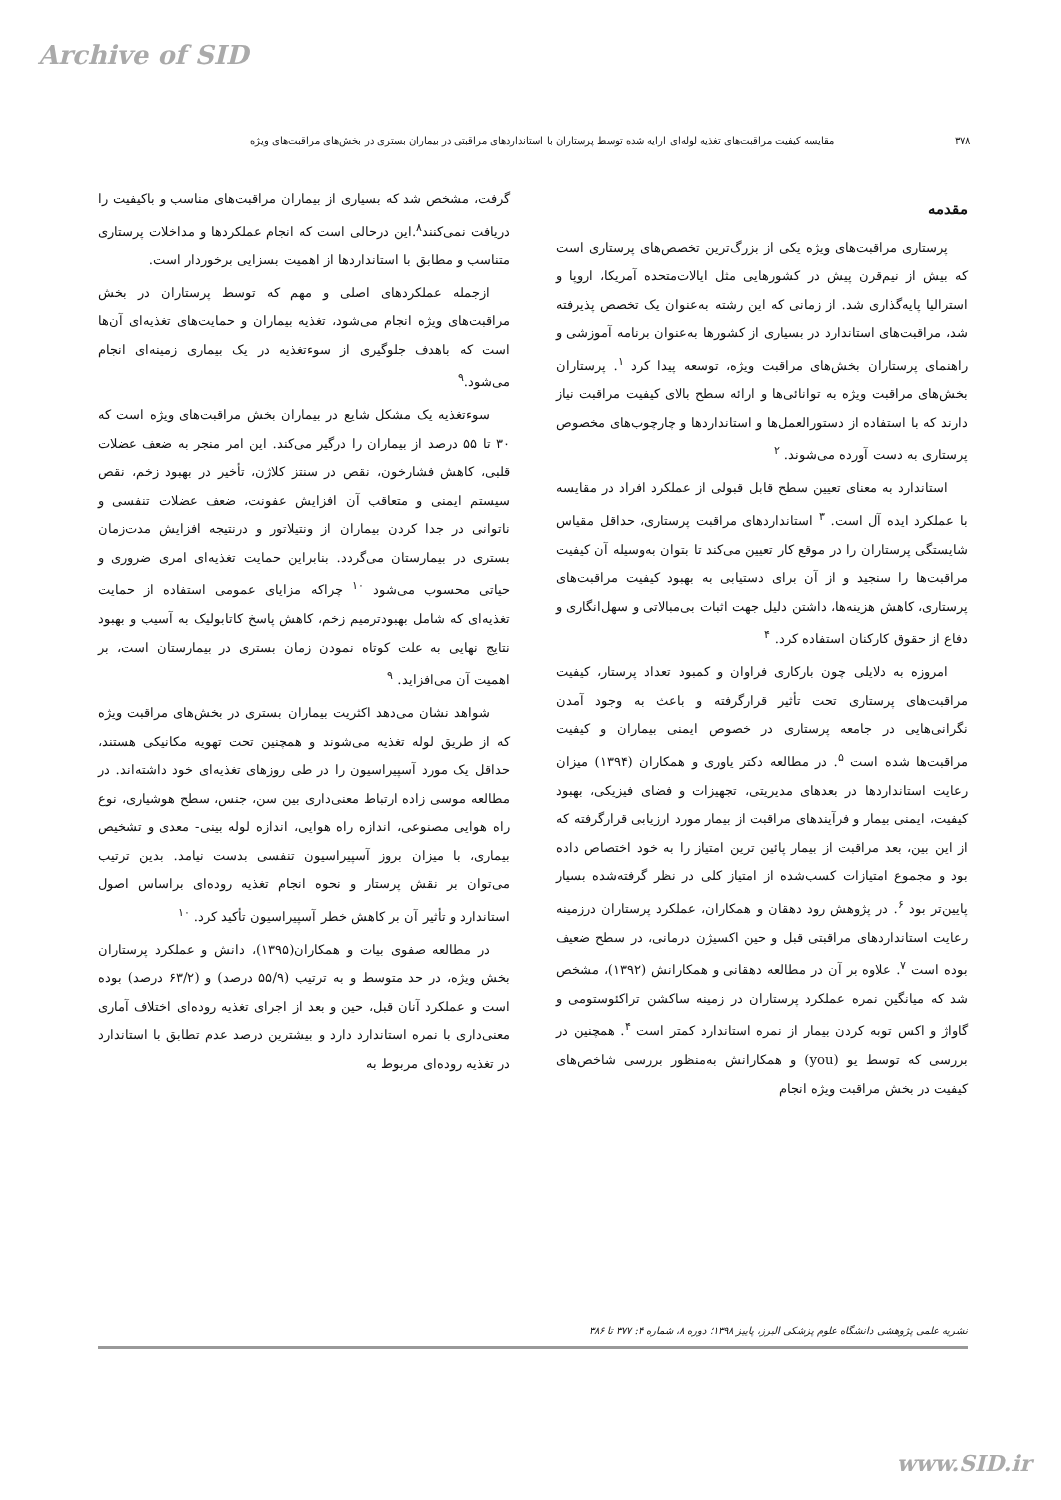Archive of SID
۳۷۸ مقایسه کیفیت مراقبت‌های تغذیه لوله‌ای ارایه شده توسط پرستاران با استانداردهای مراقبتی در بیماران بستری در بخش‌های مراقبت‌های ویژه
مقدمه
پرستاری مراقبت‌های ویژه یکی از بزرگ‌ترین تخصص‌های پرستاری است که بیش از نیم‌قرن پیش در کشورهایی مثل ایالات‌متحده آمریکا، اروپا و استرالیا پایه‌گذاری شد. از زمانی که این رشته به‌عنوان یک تخصص پذیرفته شد، مراقبت‌های استاندارد در بسیاری از کشورها به‌عنوان برنامه آموزشی و راهنمای پرستاران بخش‌های مراقبت ویژه، توسعه پیدا کرد <sup>۱</sup>. پرستاران بخش‌های مراقبت ویژه به توانائی‌ها و ارائه سطح بالای کیفیت مراقبت نیاز دارند که با استفاده از دستورالعمل‌ها و استانداردها و چارچوب‌های مخصوص پرستاری به دست آورده می‌شوند. <sup>۲</sup>
استاندارد به معنای تعیین سطح قابل قبولی از عملکرد افراد در مقایسه با عملکرد ایده آل است. <sup>۳</sup> استانداردهای مراقبت پرستاری، حداقل مقیاس شایستگی پرستاران را در موقع کار تعیین می‌کند تا بتوان به‌وسیله آن کیفیت مراقبت‌ها را سنجید و از آن برای دستیابی به بهبود کیفیت مراقبت‌های پرستاری، کاهش هزینه‌ها، داشتن دلیل جهت اثبات بی‌مبالاتی و سهل‌انگاری و دفاع از حقوق کارکنان استفاده کرد. <sup>۴</sup>
امروزه به دلایلی چون بارکاری فراوان و کمبود تعداد پرستار، کیفیت مراقبت‌های پرستاری تحت تأثیر قرارگرفته و باعث به وجود آمدن نگرانی‌هایی در جامعه پرستاری در خصوص ایمنی بیماران و کیفیت مراقبت‌ها شده است <sup>۵</sup>. در مطالعه دکتر یاوری و همکاران (۱۳۹۴) میزان رعایت استانداردها در بعدهای مدیریتی، تجهیزات و فضای فیزیکی، بهبود کیفیت، ایمنی بیمار و فرآیندهای مراقبت از بیمار مورد ارزیابی قرارگرفته که از این بین، بعد مراقبت از بیمار پائین ترین امتیاز را به خود اختصاص داده بود و مجموع امتیازات کسب‌شده از امتیاز کلی در نظر گرفته‌شده بسیار پایین‌تر بود <sup>۶</sup>. در پژوهش رود دهقان و همکاران، عملکرد پرستاران درزمینه رعایت استانداردهای مراقبتی قبل و حین اکسیژن درمانی، در سطح ضعیف بوده است <sup>۷</sup>. علاوه بر آن در مطالعه دهقانی و همکارانش (۱۳۹۲)، مشخص شد که میانگین نمره عملکرد پرستاران در زمینه ساکشن تراکئوستومی و گاواژ و اکس توبه کردن بیمار از نمره استاندارد کمتر است <sup>۴</sup>. همچنین در بررسی که توسط یو (you) و همکارانش به‌منظور بررسی شاخص‌های کیفیت در بخش مراقبت ویژه انجام
گرفت، مشخص شد که بسیاری از بیماران مراقبت‌های مناسب و باکیفیت را دریافت نمی‌کنند<sup>۸</sup>.این درحالی است که انجام عملکردها و مداخلات پرستاری متناسب و مطابق با استانداردها از اهمیت بسزایی برخوردار است.
ازجمله عملکردهای اصلی و مهم که توسط پرستاران در بخش مراقبت‌های ویژه انجام می‌شود، تغذیه بیماران و حمایت‌های تغذیه‌ای آن‌ها است که باهدف جلوگیری از سوءتغذیه در یک بیماری زمینه‌ای انجام می‌شود.<sup>۹</sup>
سوءتغذیه یک مشکل شایع در بیماران بخش مراقبت‌های ویژه است که ۳۰ تا ۵۵ درصد از بیماران را درگیر می‌کند. این امر منجر به ضعف عضلات قلبی، کاهش فشارخون، نقص در سنتز کلاژن، تأخیر در بهبود زخم، نقص سیستم ایمنی و متعاقب آن افزایش عفونت، ضعف عضلات تنفسی و ناتوانی در جدا کردن بیماران از ونتیلاتور و درنتیجه افزایش مدت‌زمان بستری در بیمارستان می‌گردد. بنابراین حمایت تغذیه‌ای امری ضروری و حیاتی محسوب می‌شود <sup>۱۰</sup> چراکه مزایای عمومی استفاده از حمایت تغذیه‌ای که شامل بهبودترمیم زخم، کاهش پاسخ کاتابولیک به آسیب و بهبود نتایج نهایی به علت کوتاه نمودن زمان بستری در بیمارستان است، بر اهمیت آن می‌افزاید. <sup>۹</sup>
شواهد نشان می‌دهد اکثریت بیماران بستری در بخش‌های مراقبت ویژه که از طریق لوله تغذیه می‌شوند و همچنین تحت تهویه مکانیکی هستند، حداقل یک مورد آسپیراسیون را در طی روزهای تغذیه‌ای خود داشته‌اند. در مطالعه موسی زاده ارتباط معنی‌داری بین سن، جنس، سطح هوشیاری، نوع راه هوایی مصنوعی، اندازه راه هوایی، اندازه لوله بینی- معدی و تشخیص بیماری، با میزان بروز آسپیراسیون تنفسی بدست نیامد. بدین ترتیب می‌توان بر نقش پرستار و نحوه انجام تغذیه روده‌ای براساس اصول استاندارد و تأثیر آن بر کاهش خطر آسپیراسیون تأکید کرد. <sup>۱۰</sup>
در مطالعه صفوی بیات و همکاران(۱۳۹۵)، دانش و عملکرد پرستاران بخش ویژه، در حد متوسط و به ترتیب (۵۵/۹ درصد) و (۶۳/۲ درصد) بوده است و عملکرد آنان قبل، حین و بعد از اجرای تغذیه روده‌ای اختلاف آماری معنی‌داری با نمره استاندارد دارد و بیشترین درصد عدم تطابق با استاندارد در تغذیه روده‌ای مربوط به
نشریه علمی پژوهشی دانشگاه علوم پزشکی البرز، پاییز ۱۳۹۸؛ دوره ۸، شماره ۴: ۳۷۷ تا ۳۸۶
www.SID.ir